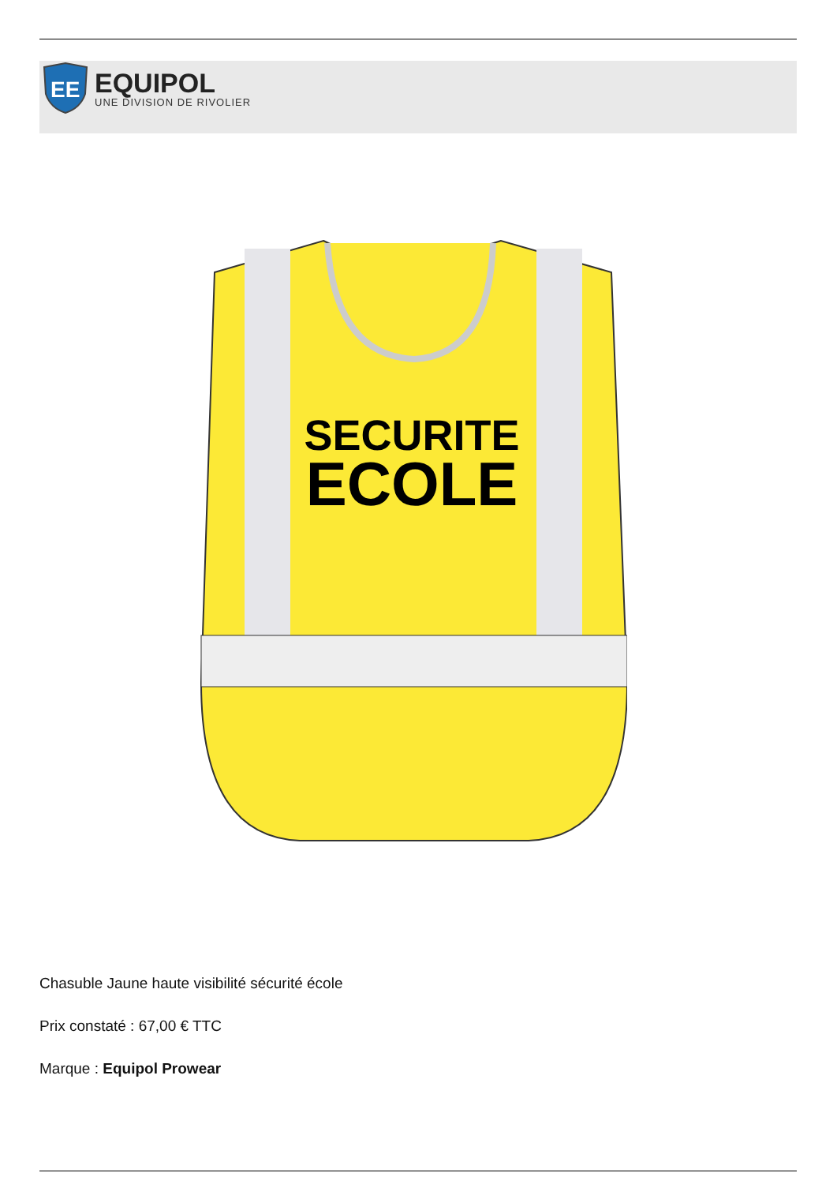EE
EQUIPOL
UNE DIVISION DE RIVOLIER
SECURITE
ECOLE
Chasuble Jaune haute visibilité sécurité école
Prix constaté : 67,00 € TTC
Marque : Equipol Prowear